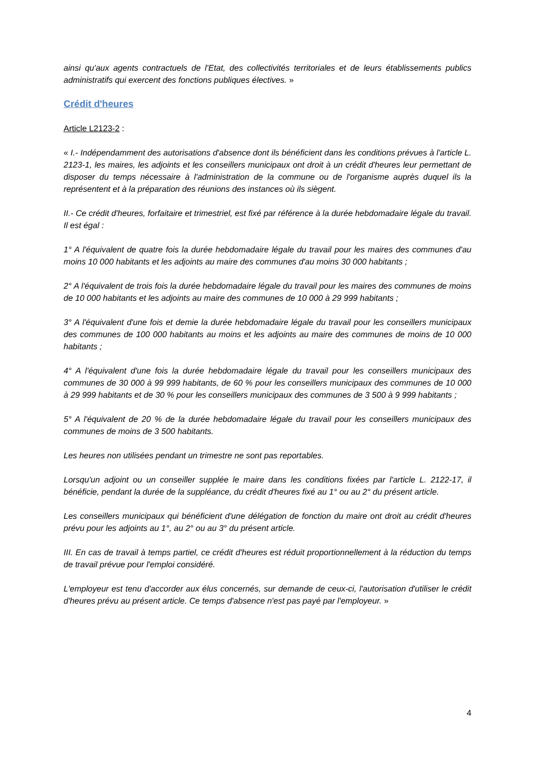ainsi qu'aux agents contractuels de l'Etat, des collectivités territoriales et de leurs établissements publics administratifs qui exercent des fonctions publiques électives. »
Crédit d'heures
Article L2123-2 :
« I.- Indépendamment des autorisations d'absence dont ils bénéficient dans les conditions prévues à l'article L. 2123-1, les maires, les adjoints et les conseillers municipaux ont droit à un crédit d'heures leur permettant de disposer du temps nécessaire à l'administration de la commune ou de l'organisme auprès duquel ils la représentent et à la préparation des réunions des instances où ils siègent.
II.- Ce crédit d'heures, forfaitaire et trimestriel, est fixé par référence à la durée hebdomadaire légale du travail. Il est égal :
1° A l'équivalent de quatre fois la durée hebdomadaire légale du travail pour les maires des communes d'au moins 10 000 habitants et les adjoints au maire des communes d'au moins 30 000 habitants ;
2° A l'équivalent de trois fois la durée hebdomadaire légale du travail pour les maires des communes de moins de 10 000 habitants et les adjoints au maire des communes de 10 000 à 29 999 habitants ;
3° A l'équivalent d'une fois et demie la durée hebdomadaire légale du travail pour les conseillers municipaux des communes de 100 000 habitants au moins et les adjoints au maire des communes de moins de 10 000 habitants ;
4° A l'équivalent d'une fois la durée hebdomadaire légale du travail pour les conseillers municipaux des communes de 30 000 à 99 999 habitants, de 60 % pour les conseillers municipaux des communes de 10 000 à 29 999 habitants et de 30 % pour les conseillers municipaux des communes de 3 500 à 9 999 habitants ;
5° A l'équivalent de 20 % de la durée hebdomadaire légale du travail pour les conseillers municipaux des communes de moins de 3 500 habitants.
Les heures non utilisées pendant un trimestre ne sont pas reportables.
Lorsqu'un adjoint ou un conseiller supplée le maire dans les conditions fixées par l'article L. 2122-17, il bénéficie, pendant la durée de la suppléance, du crédit d'heures fixé au 1° ou au 2° du présent article.
Les conseillers municipaux qui bénéficient d'une délégation de fonction du maire ont droit au crédit d'heures prévu pour les adjoints au 1°, au 2° ou au 3° du présent article.
III. En cas de travail à temps partiel, ce crédit d'heures est réduit proportionnellement à la réduction du temps de travail prévue pour l'emploi considéré.
L'employeur est tenu d'accorder aux élus concernés, sur demande de ceux-ci, l'autorisation d'utiliser le crédit d'heures prévu au présent article. Ce temps d'absence n'est pas payé par l'employeur. »
4